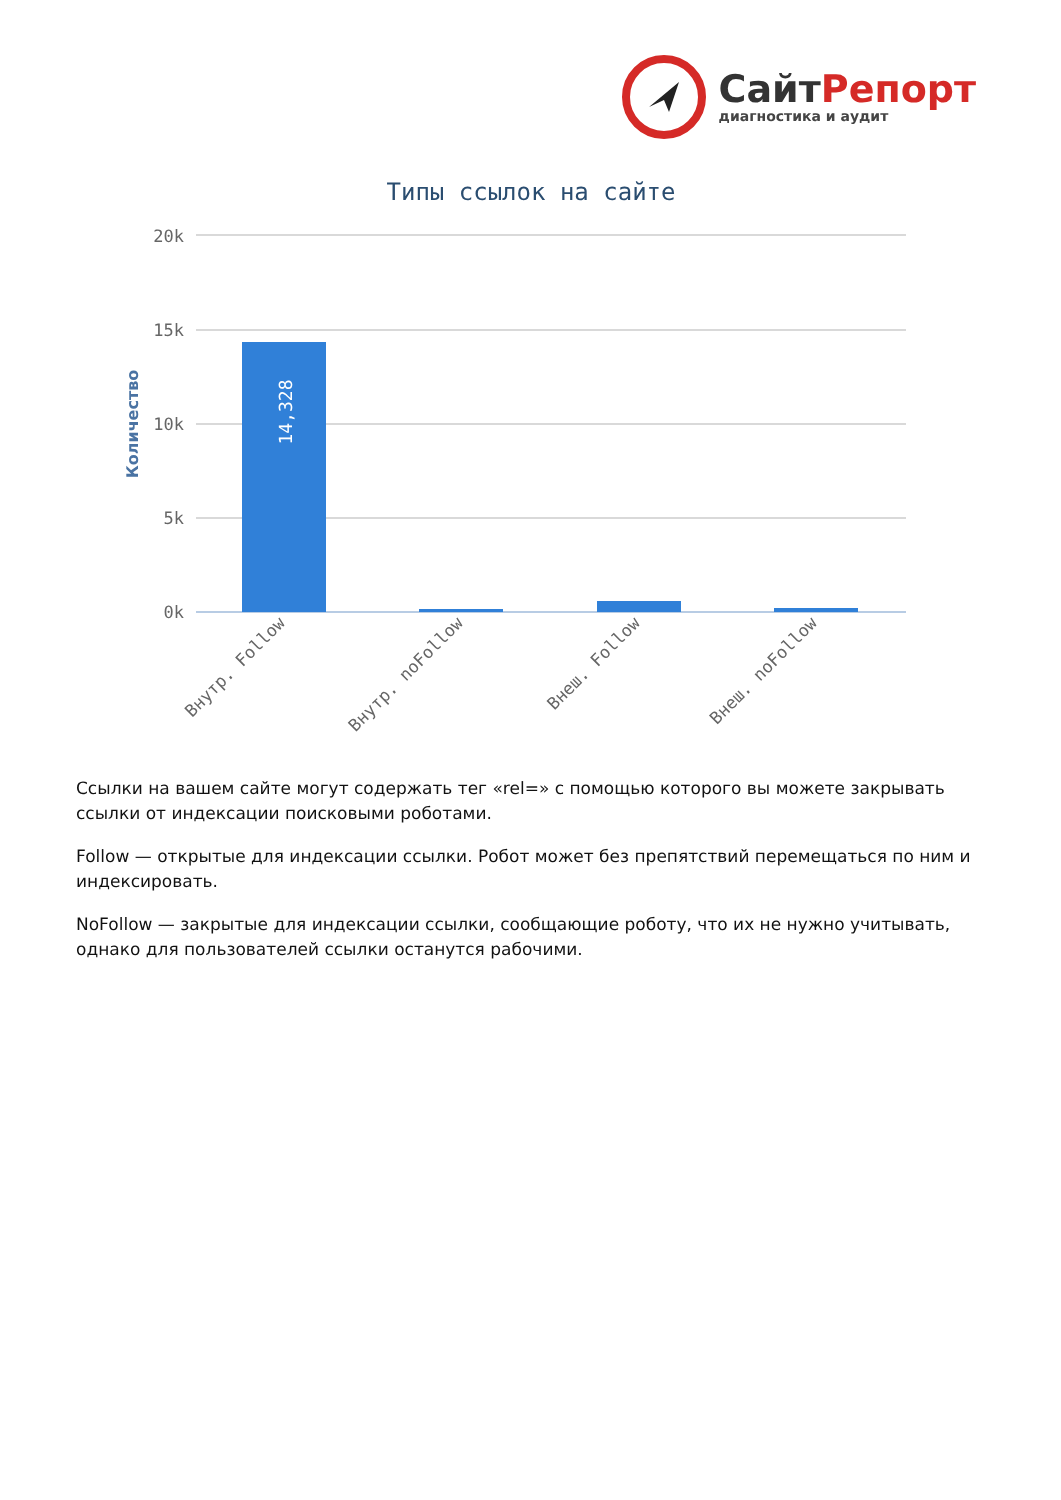СайтРепорт
диагностика и аудит
Типы ссылок на сайте
20k
15k
10k
5k
0k
Количество
14,328
Внутр. Follow
Внутр. noFollow
Внеш. Follow
Внеш. noFollow
Ссылки на вашем сайте могут содержать тег «rel=» с помощью которого вы можете закрывать ссылки от индексации поисковыми роботами.
Follow — открытые для индексации ссылки. Робот может без препятствий перемещаться по ним и индексировать.
NoFollow — закрытые для индексации ссылки, сообщающие роботу, что их не нужно учитывать, однако для пользователей ссылки останутся рабочими.